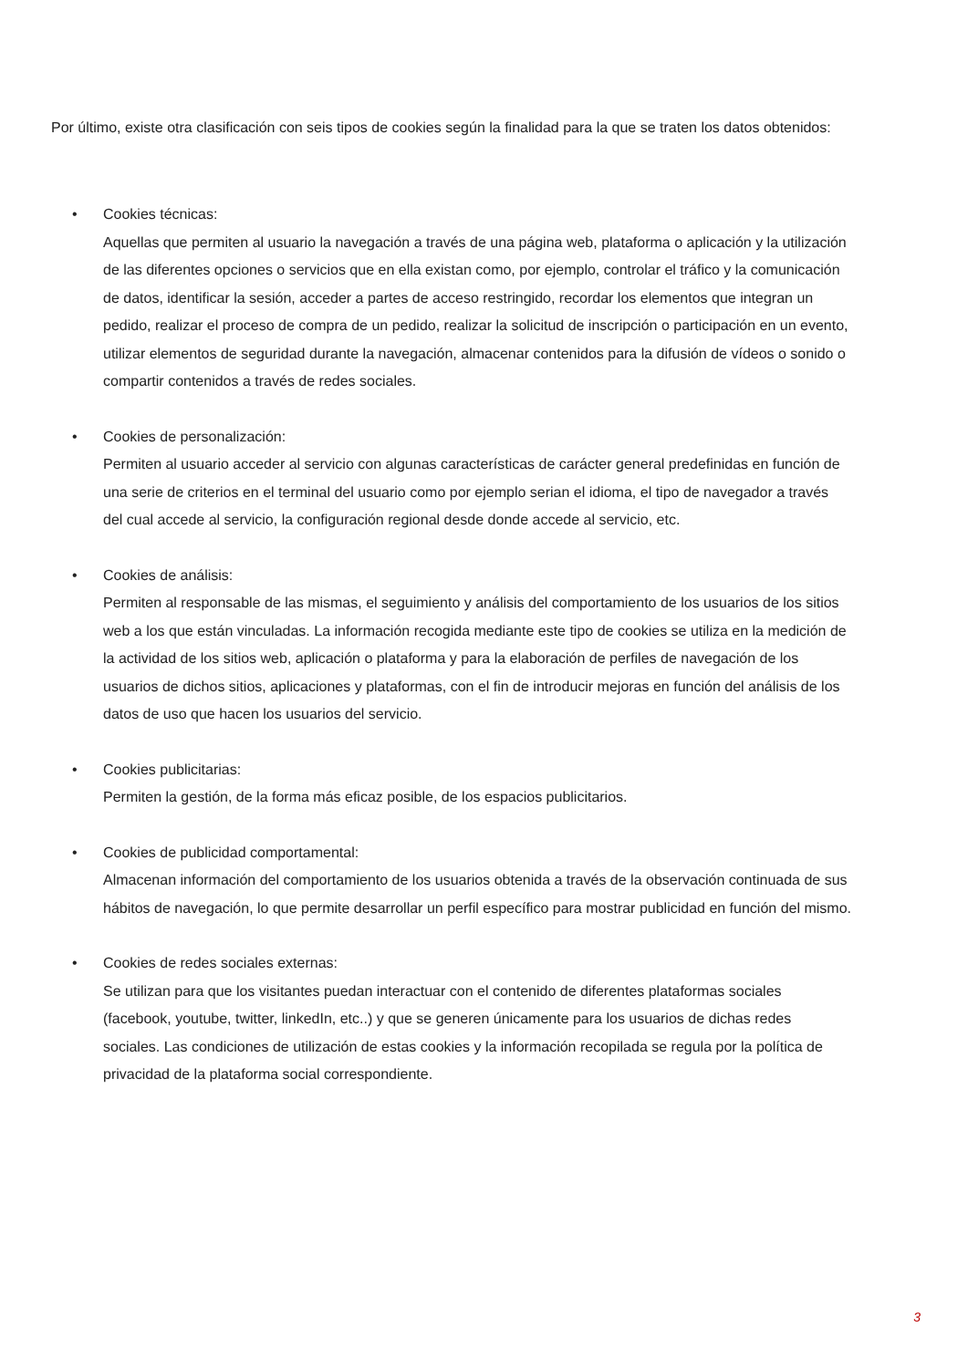Por último, existe otra clasificación con seis tipos de cookies según la finalidad para la que se traten los datos obtenidos:
• Cookies técnicas:
Aquellas que permiten al usuario la navegación a través de una página web, plataforma o aplicación y la utilización de las diferentes opciones o servicios que en ella existan como, por ejemplo, controlar el tráfico y la comunicación de datos, identificar la sesión, acceder a partes de acceso restringido, recordar los elementos que integran un pedido, realizar el proceso de compra de un pedido, realizar la solicitud de inscripción o participación en un evento, utilizar elementos de seguridad durante la navegación, almacenar contenidos para la difusión de vídeos o sonido o compartir contenidos a través de redes sociales.
• Cookies de personalización:
Permiten al usuario acceder al servicio con algunas características de carácter general predefinidas en función de una serie de criterios en el terminal del usuario como por ejemplo serian el idioma, el tipo de navegador a través del cual accede al servicio, la configuración regional desde donde accede al servicio, etc.
• Cookies de análisis:
Permiten al responsable de las mismas, el seguimiento y análisis del comportamiento de los usuarios de los sitios web a los que están vinculadas. La información recogida mediante este tipo de cookies se utiliza en la medición de la actividad de los sitios web, aplicación o plataforma y para la elaboración de perfiles de navegación de los usuarios de dichos sitios, aplicaciones y plataformas, con el fin de introducir mejoras en función del análisis de los datos de uso que hacen los usuarios del servicio.
• Cookies publicitarias:
Permiten la gestión, de la forma más eficaz posible, de los espacios publicitarios.
• Cookies de publicidad comportamental:
Almacenan información del comportamiento de los usuarios obtenida a través de la observación continuada de sus hábitos de navegación, lo que permite desarrollar un perfil específico para mostrar publicidad en función del mismo.
• Cookies de redes sociales externas:
Se utilizan para que los visitantes puedan interactuar con el contenido de diferentes plataformas sociales (facebook, youtube, twitter, linkedIn, etc..) y que se generen únicamente para los usuarios de dichas redes sociales. Las condiciones de utilización de estas cookies y la información recopilada se regula por la política de privacidad de la plataforma social correspondiente.
3